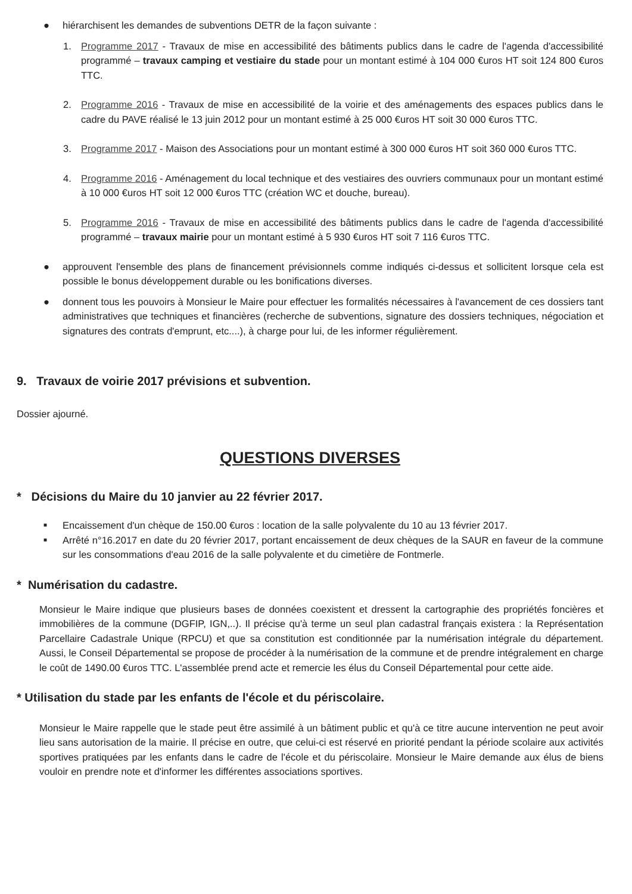● hiérarchisent les demandes de subventions DETR de la façon suivante :
1. Programme 2017 - Travaux de mise en accessibilité des bâtiments publics dans le cadre de l'agenda d'accessibilité programmé – travaux camping et vestiaire du stade pour un montant estimé à 104 000 €uros HT soit 124 800 €uros TTC.
2. Programme 2016 - Travaux de mise en accessibilité de la voirie et des aménagements des espaces publics dans le cadre du PAVE réalisé le 13 juin 2012 pour un montant estimé à 25 000 €uros HT soit 30 000 €uros TTC.
3. Programme 2017 - Maison des Associations pour un montant estimé à 300 000 €uros HT soit 360 000 €uros TTC.
4. Programme 2016 - Aménagement du local technique et des vestiaires des ouvriers communaux pour un montant estimé à 10 000 €uros HT soit 12 000 €uros TTC (création WC et douche, bureau).
5. Programme 2016 - Travaux de mise en accessibilité des bâtiments publics dans le cadre de l'agenda d'accessibilité programmé – travaux mairie pour un montant estimé à 5 930 €uros HT soit 7 116 €uros TTC.
● approuvent l'ensemble des plans de financement prévisionnels comme indiqués ci-dessus et sollicitent lorsque cela est possible le bonus développement durable ou les bonifications diverses.
● donnent tous les pouvoirs à Monsieur le Maire pour effectuer les formalités nécessaires à l'avancement de ces dossiers tant administratives que techniques et financières (recherche de subventions, signature des dossiers techniques, négociation et signatures des contrats d'emprunt, etc....), à charge pour lui, de les informer régulièrement.
9. Travaux de voirie 2017 prévisions et subvention.
Dossier ajourné.
QUESTIONS DIVERSES
* Décisions du Maire du 10 janvier au 22 février 2017.
■ Encaissement d'un chèque de 150.00 €uros : location de la salle polyvalente du 10 au 13 février 2017.
■ Arrêté n°16.2017 en date du 20 février 2017, portant encaissement de deux chèques de la SAUR en faveur de la commune sur les consommations d'eau 2016 de la salle polyvalente et du cimetière de Fontmerle.
* Numérisation du cadastre.
Monsieur le Maire indique que plusieurs bases de données coexistent et dressent la cartographie des propriétés foncières et immobilières de la commune (DGFIP, IGN,..). Il précise qu'à terme un seul plan cadastral français existera : la Représentation Parcellaire Cadastrale Unique (RPCU) et que sa constitution est conditionnée par la numérisation intégrale du département. Aussi, le Conseil Départemental se propose de procéder à la numérisation de la commune et de prendre intégralement en charge le coût de 1490.00 €uros TTC. L'assemblée prend acte et remercie les élus du Conseil Départemental pour cette aide.
* Utilisation du stade par les enfants de l'école et du périscolaire.
Monsieur le Maire rappelle que le stade peut être assimilé à un bâtiment public et qu'à ce titre aucune intervention ne peut avoir lieu sans autorisation de la mairie. Il précise en outre, que celui-ci est réservé en priorité pendant la période scolaire aux activités sportives pratiquées par les enfants dans le cadre de l'école et du périscolaire. Monsieur le Maire demande aux élus de biens vouloir en prendre note et d'informer les différentes associations sportives.